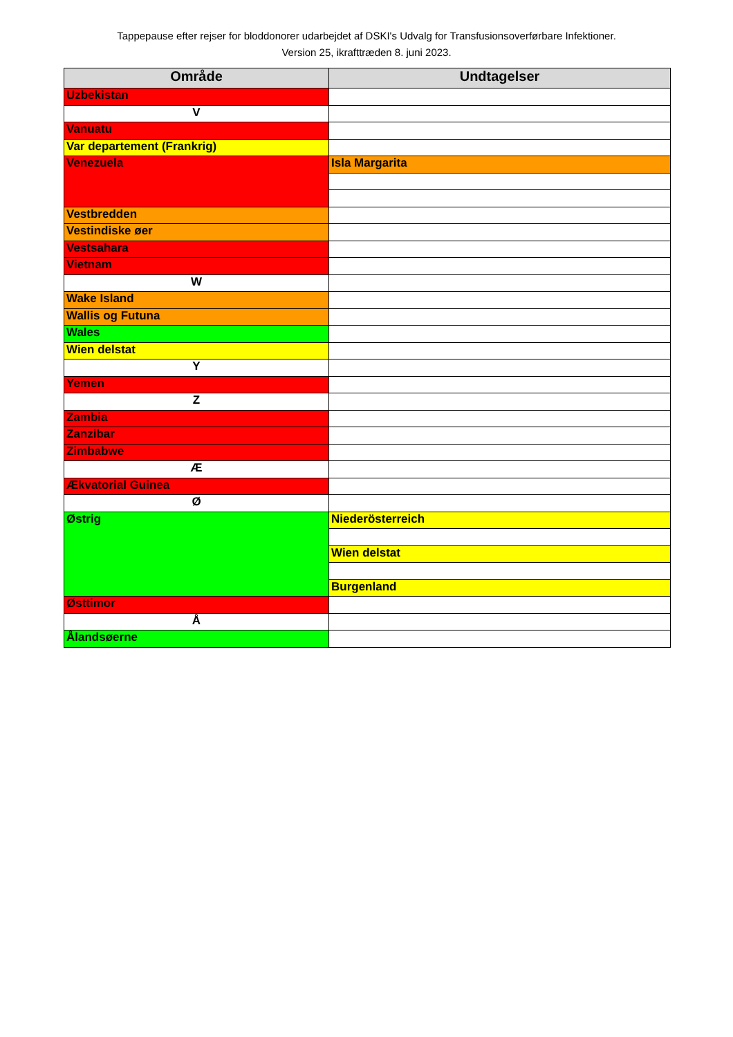Tappepause efter rejser for bloddonorer udarbejdet af DSKI's Udvalg for Transfusionsoverførbare Infektioner.
Version 25, ikrafttræden 8. juni 2023.
| Område | Undtagelser |
| --- | --- |
| Uzbekistan | |
| V | |
| Vanuatu | |
| Var departement (Frankrig) | |
| Venezuela | Isla Margarita |
| Vestbredden | |
| Vestindiske øer | |
| Vestsahara | |
| Vietnam | |
| W | |
| Wake Island | |
| Wallis og Futuna | |
| Wales | |
| Wien delstat | |
| Y | |
| Yemen | |
| Z | |
| Zambia | |
| Zanzibar | |
| Zimbabwe | |
| Æ | |
| Ækvatorial Guinea | |
| Ø | |
| Østrig | Niederösterreich |
| | Wien delstat |
| | Burgenland |
| Østtimor | |
| Å | |
| Ålandsøerne | |